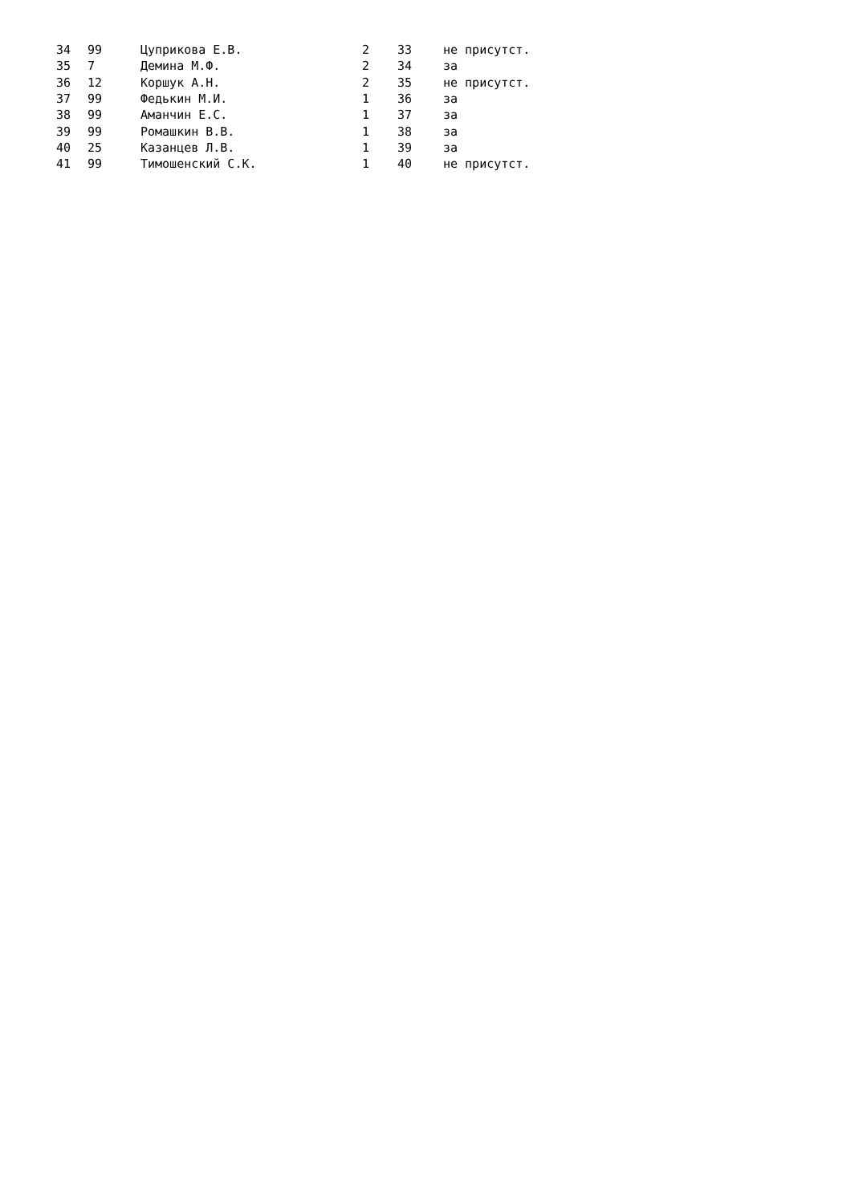| 34 | 99 | Цуприкова Е.В. | 2 | 33 | не присутст. |
| 35 | 7 | Демина М.Ф. | 2 | 34 | за |
| 36 | 12 | Коршук А.Н. | 2 | 35 | не присутст. |
| 37 | 99 | Федькин М.И. | 1 | 36 | за |
| 38 | 99 | Аманчин Е.С. | 1 | 37 | за |
| 39 | 99 | Ромашкин В.В. | 1 | 38 | за |
| 40 | 25 | Казанцев Л.В. | 1 | 39 | за |
| 41 | 99 | Тимошенский С.К. | 1 | 40 | не присутст. |